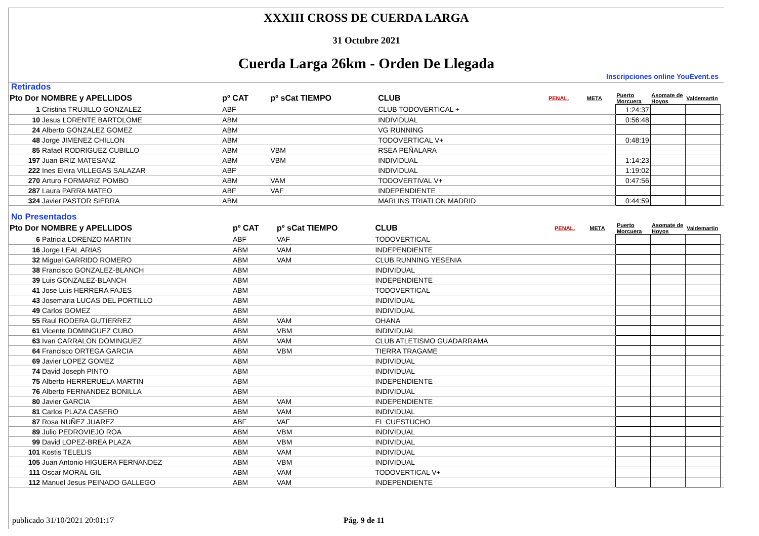XXXIII CROSS DE CUERDA LARGA
31 Octubre 2021
Cuerda Larga 26km - Orden De Llegada
Inscripciones online YouEvent.es
Retirados
| Pto Dor NOMBRE y APELLIDOS | | pº CAT | pº sCat TIEMPO | CLUB | PENAL. | META | Puerto Morcuera | Asomate de Hoyos | Valdemartin | |
| --- | --- | --- | --- | --- | --- | --- | --- | --- | --- | --- |
| 1 | Cristina TRUJILLO GONZALEZ | ABF | | CLUB TODOVERTICAL + | | | 1:24:37 | | | |
| 10 | Jesus LORENTE BARTOLOME | ABM | | INDIVIDUAL | | | 0:56:48 | | | |
| 24 | Alberto GONZALEZ GOMEZ | ABM | | VG RUNNING | | | | | | |
| 48 | Jorge JIMENEZ CHILLON | ABM | | TODOVERTICAL V+ | | | 0:48:19 | | | |
| 85 | Rafael RODRIGUEZ CUBILLO | ABM | VBM | RSEA PEÑALARA | | | | | | |
| 197 | Juan BRIZ MATESANZ | ABM | VBM | INDIVIDUAL | | | 1:14:23 | | | |
| 222 | Ines Elvira VILLEGAS SALAZAR | ABF | | INDIVIDUAL | | | 1:19:02 | | | |
| 270 | Arturo FORMARIZ POMBO | ABM | VAM | TODOVERTIVAL V+ | | | 0:47:56 | | | |
| 287 | Laura PARRA MATEO | ABF | VAF | INDEPENDIENTE | | | | | | |
| 324 | Javier PASTOR SIERRA | ABM | | MARLINS TRIATLON MADRID | | | 0:44:59 | | | |
No Presentados
| Pto Dor NOMBRE y APELLIDOS | | pº CAT | pº sCat TIEMPO | CLUB | PENAL. | META | Puerto Morcuera | Asomate de Hoyos | Valdemartin | |
| --- | --- | --- | --- | --- | --- | --- | --- | --- | --- | --- |
| 6 | Patricia LORENZO MARTIN | ABF | VAF | TODOVERTICAL | | | | | | |
| 16 | Jorge LEAL ARIAS | ABM | VAM | INDEPENDIENTE | | | | | | |
| 32 | Miguel GARRIDO ROMERO | ABM | VAM | CLUB RUNNING YESENIA | | | | | | |
| 38 | Francisco GONZALEZ-BLANCH | ABM | | INDIVIDUAL | | | | | | |
| 39 | Luis GONZALEZ-BLANCH | ABM | | INDEPENDIENTE | | | | | | |
| 41 | Jose Luis HERRERA FAJES | ABM | | TODOVERTICAL | | | | | | |
| 43 | Josemaria LUCAS DEL PORTILLO | ABM | | INDIVIDUAL | | | | | | |
| 49 | Carlos GOMEZ | ABM | | INDIVIDUAL | | | | | | |
| 55 | Raul RODERA GUTIERREZ | ABM | VAM | OHANA | | | | | | |
| 61 | Vicente DOMINGUEZ CUBO | ABM | VBM | INDIVIDUAL | | | | | | |
| 63 | Ivan CARRALON DOMINGUEZ | ABM | VAM | CLUB ATLETISMO GUADARRAMA | | | | | | |
| 64 | Francisco ORTEGA GARCIA | ABM | VBM | TIERRA TRAGAME | | | | | | |
| 69 | Javier LOPEZ GOMEZ | ABM | | INDIVIDUAL | | | | | | |
| 74 | David Joseph PINTO | ABM | | INDIVIDUAL | | | | | | |
| 75 | Alberto HERRERUELA MARTIN | ABM | | INDEPENDIENTE | | | | | | |
| 76 | Alberto FERNANDEZ BONILLA | ABM | | INDIVIDUAL | | | | | | |
| 80 | Javier GARCIA | ABM | VAM | INDEPENDIENTE | | | | | | |
| 81 | Carlos PLAZA CASERO | ABM | VAM | INDIVIDUAL | | | | | | |
| 87 | Rosa NUÑEZ JUAREZ | ABF | VAF | EL CUESTUCHO | | | | | | |
| 89 | Julio PEDROVIEJO ROA | ABM | VBM | INDIVIDUAL | | | | | | |
| 99 | David LOPEZ-BREA PLAZA | ABM | VBM | INDIVIDUAL | | | | | | |
| 101 | Kostis TELELIS | ABM | VAM | INDIVIDUAL | | | | | | |
| 105 | Juan Antonio HIGUERA FERNANDEZ | ABM | VBM | INDIVIDUAL | | | | | | |
| 111 | Oscar MORAL GIL | ABM | VAM | TODOVERTICAL V+ | | | | | | |
| 112 | Manuel Jesus PEINADO GALLEGO | ABM | VAM | INDEPENDIENTE | | | | | | |
publicado 31/10/2021 20:01:17 Pág. 9 de 11